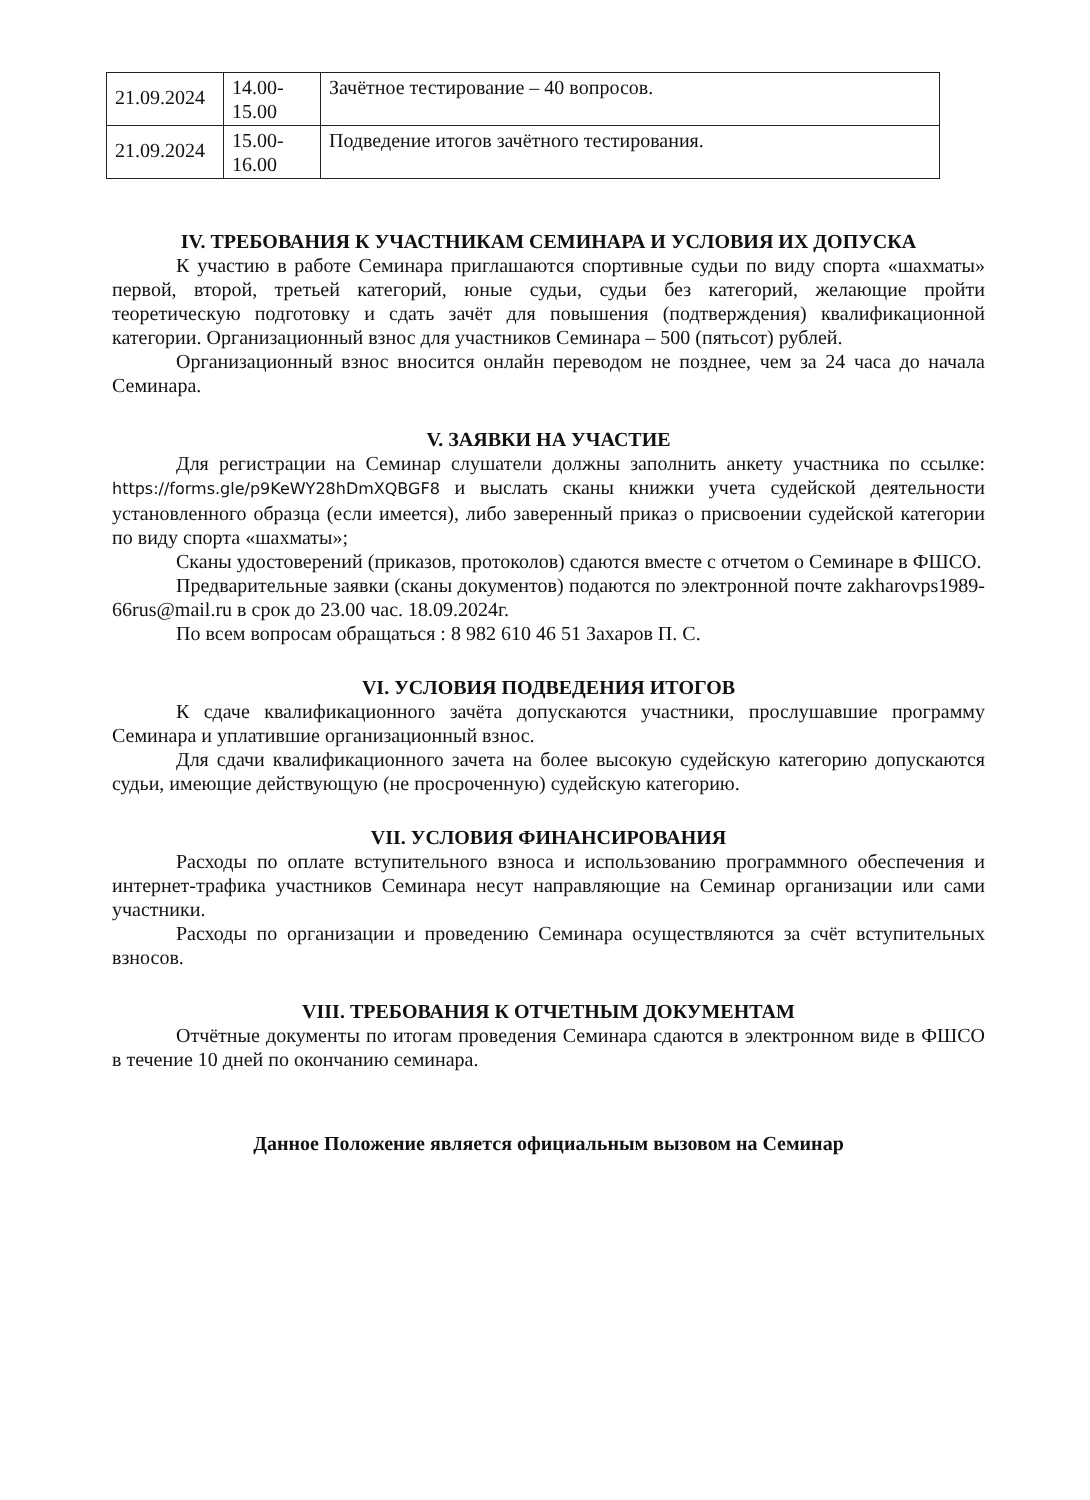| 21.09.2024 | 14.00- 15.00 | Зачётное тестирование – 40 вопросов. |
| 21.09.2024 | 15.00- 16.00 | Подведение итогов зачётного тестирования. |
IV. ТРЕБОВАНИЯ К УЧАСТНИКАМ СЕМИНАРА И УСЛОВИЯ ИХ ДОПУСКА
К участию в работе Семинара приглашаются спортивные судьи по виду спорта «шахматы» первой, второй, третьей категорий, юные судьи, судьи без категорий, желающие пройти теоретическую подготовку и сдать зачёт для повышения (подтверждения) квалификационной категории. Организационный взнос для участников Семинара – 500 (пятьсот) рублей.
Организационный взнос вносится онлайн переводом не позднее, чем за 24 часа до начала Семинара.
V. ЗАЯВКИ НА УЧАСТИЕ
Для регистрации на Семинар слушатели должны заполнить анкету участника по ссылке: https://forms.gle/p9KeWY28hDmXQBGF8 и выслать сканы книжки учета судейской деятельности установленного образца (если имеется), либо заверенный приказ о присвоении судейской категории по виду спорта «шахматы»;
Сканы удостоверений (приказов, протоколов) сдаются вместе с отчетом о Семинаре в ФШСО.
Предварительные заявки (сканы документов) подаются по электронной почте zakharovps1989-66rus@mail.ru в срок до 23.00 час. 18.09.2024г.
По всем вопросам обращаться : 8 982 610 46 51 Захаров П. С.
VI. УСЛОВИЯ ПОДВЕДЕНИЯ ИТОГОВ
К сдаче квалификационного зачёта допускаются участники, прослушавшие программу Семинара и уплатившие организационный взнос.
Для сдачи квалификационного зачета на более высокую судейскую категорию допускаются судьи, имеющие действующую (не просроченную) судейскую категорию.
VII. УСЛОВИЯ ФИНАНСИРОВАНИЯ
Расходы по оплате вступительного взноса и использованию программного обеспечения и интернет-трафика участников Семинара несут направляющие на Семинар организации или сами участники.
Расходы по организации и проведению Семинара осуществляются за счёт вступительных взносов.
VIII. ТРЕБОВАНИЯ К ОТЧЕТНЫМ ДОКУМЕНТАМ
Отчётные документы по итогам проведения Семинара сдаются в электронном виде в ФШСО в течение 10 дней по окончанию семинара.
Данное Положение является официальным вызовом на Семинар